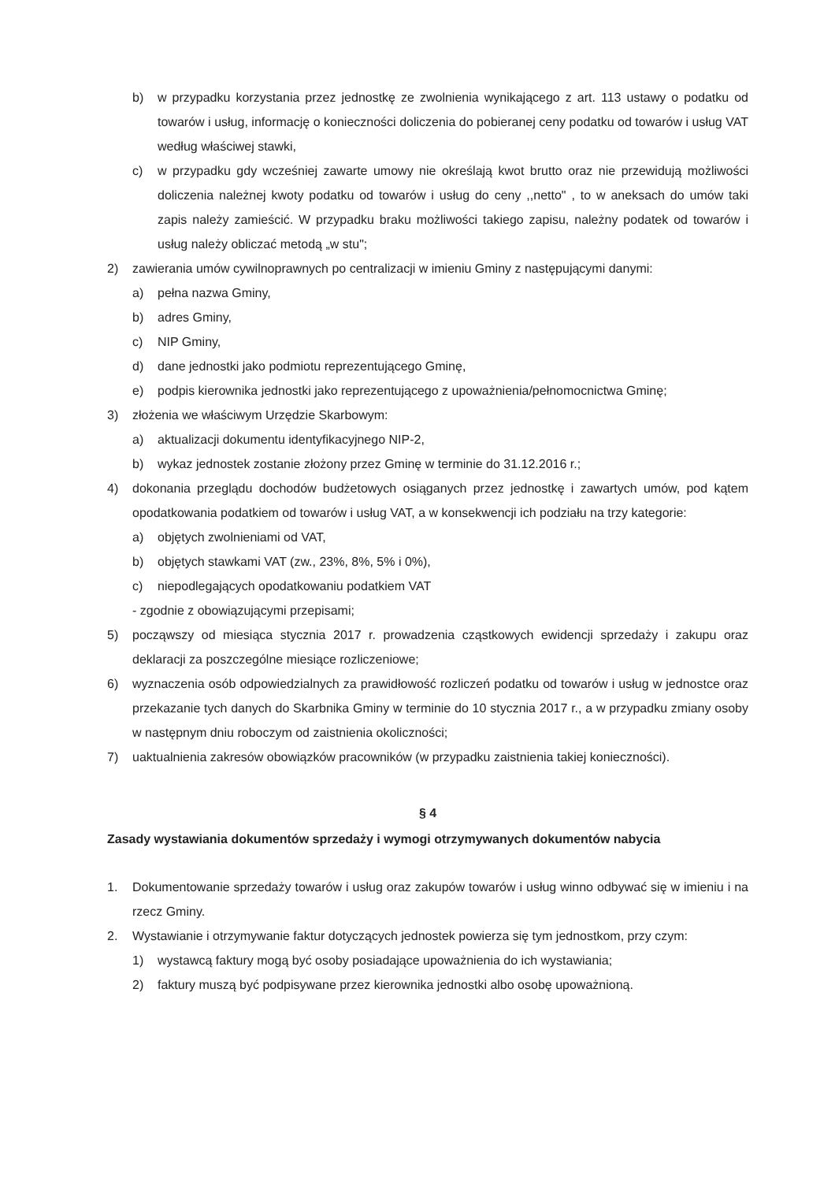b) w przypadku korzystania przez jednostkę ze zwolnienia wynikającego z art. 113 ustawy o podatku od towarów i usług, informację o konieczności doliczenia do pobieranej ceny podatku od towarów i usług VAT według właściwej stawki,
c) w przypadku gdy wcześniej zawarte umowy nie określają kwot brutto oraz nie przewidują możliwości doliczenia należnej kwoty podatku od towarów i usług do ceny ,,netto" , to w aneksach do umów taki zapis należy zamieścić. W przypadku braku możliwości takiego zapisu, należny podatek od towarów i usług należy obliczać metodą „w stu";
2) zawierania umów cywilnoprawnych po centralizacji w imieniu Gminy z następującymi danymi:
a) pełna nazwa Gminy,
b) adres Gminy,
c) NIP Gminy,
d) dane jednostki jako podmiotu reprezentującego Gminę,
e) podpis kierownika jednostki jako reprezentującego z upoważnienia/pełnomocnictwa Gminę;
3) złożenia we właściwym Urzędzie Skarbowym:
a) aktualizacji dokumentu identyfikacyjnego NIP-2,
b) wykaz jednostek zostanie złożony przez Gminę w terminie do 31.12.2016 r.;
4) dokonania przeglądu dochodów budżetowych osiąganych przez jednostkę i zawartych umów, pod kątem opodatkowania podatkiem od towarów i usług VAT, a w konsekwencji ich podziału na trzy kategorie:
a) objętych zwolnieniami od VAT,
b) objętych stawkami VAT (zw., 23%, 8%, 5% i 0%),
c) niepodlegających opodatkowaniu podatkiem VAT
- zgodnie z obowiązującymi przepisami;
5) począwszy od miesiąca stycznia 2017 r. prowadzenia cząstkowych ewidencji sprzedaży i zakupu oraz deklaracji za poszczególne miesiące rozliczeniowe;
6) wyznaczenia osób odpowiedzialnych za prawidłowość rozliczeń podatku od towarów i usług w jednostce oraz przekazanie tych danych do Skarbnika Gminy w terminie do 10 stycznia 2017 r., a w przypadku zmiany osoby w następnym dniu roboczym od zaistnienia okoliczności;
7) uaktualnienia zakresów obowiązków pracowników (w przypadku zaistnienia takiej konieczności).
§ 4
Zasady wystawiania dokumentów sprzedaży i wymogi otrzymywanych dokumentów nabycia
1. Dokumentowanie sprzedaży towarów i usług oraz zakupów towarów i usług winno odbywać się w imieniu i na rzecz Gminy.
2. Wystawianie i otrzymywanie faktur dotyczących jednostek powierza się tym jednostkom, przy czym:
1) wystawcą faktury mogą być osoby posiadające upoważnienia do ich wystawiania;
2) faktury muszą być podpisywane przez kierownika jednostki albo osobę upoważnioną.